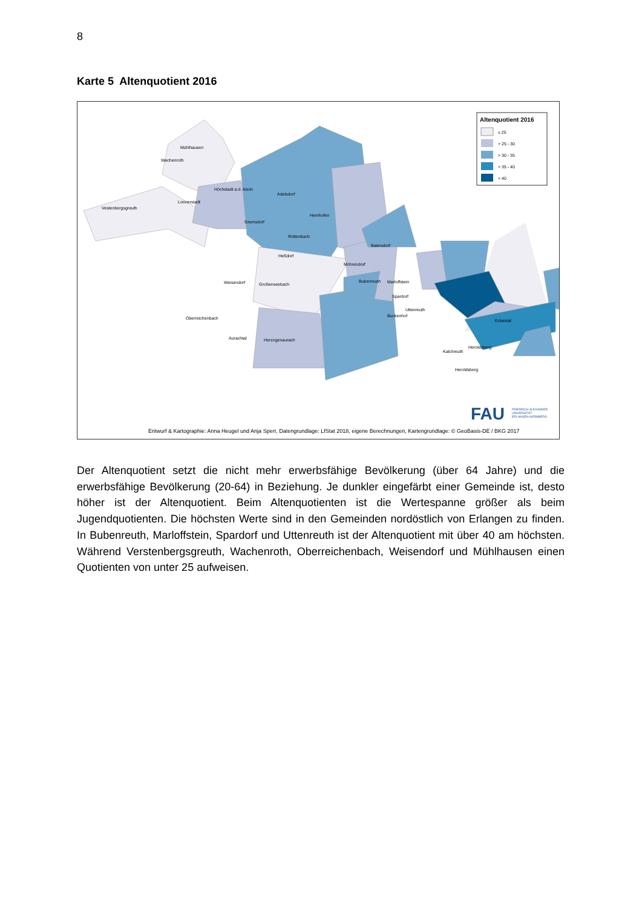8
Karte 5 Altenquotient 2016
Altenquotient 2016
≤ 25
> 25 - 30
> 30 - 35
> 35 - 40
> 40
Mühlhausen
Wachenroth
Vestenbergsgreuth
Lonnerstadt
Höchstadt a.d. Aisch
Adelsdorf
Gremsdorf
Hemhofen
Röttenbach
Heßdorf
Weisendorf
Großenseebach
Oberreichenbach
Aurachtal
Herzogenaurach
Baiersdorf
Möhrendorf
Bubenreuth
Marloffstein
Spardorf
Uttenreuth
Buckenhof
Eckental
Heroldsberg
Kalchreuth
Heroldsberg
FAU
FRIEDRICH-ALEXANDER
UNIVERSITÄT
ERLANGEN-NÜRNBERG
Entwurf & Kartographie: Anna Heugel und Anja Sperr, Datengrundlage: LfStat 2018, eigene Berechnungen, Kartengrundlage: © GeoBasis-DE / BKG 2017
Der Altenquotient setzt die nicht mehr erwerbsfähige Bevölkerung (über 64 Jahre) und die erwerbsfähige Bevölkerung (20-64) in Beziehung. Je dunkler eingefärbt einer Gemeinde ist, desto höher ist der Altenquotient. Beim Altenquotienten ist die Wertespanne größer als beim Jugendquotienten. Die höchsten Werte sind in den Gemeinden nordöstlich von Erlangen zu finden. In Bubenreuth, Marloffstein, Spardorf und Uttenreuth ist der Altenquotient mit über 40 am höchsten. Während Verstenbergsgreuth, Wachenroth, Oberreichenbach, Weisendorf und Mühlhausen einen Quotienten von unter 25 aufweisen.